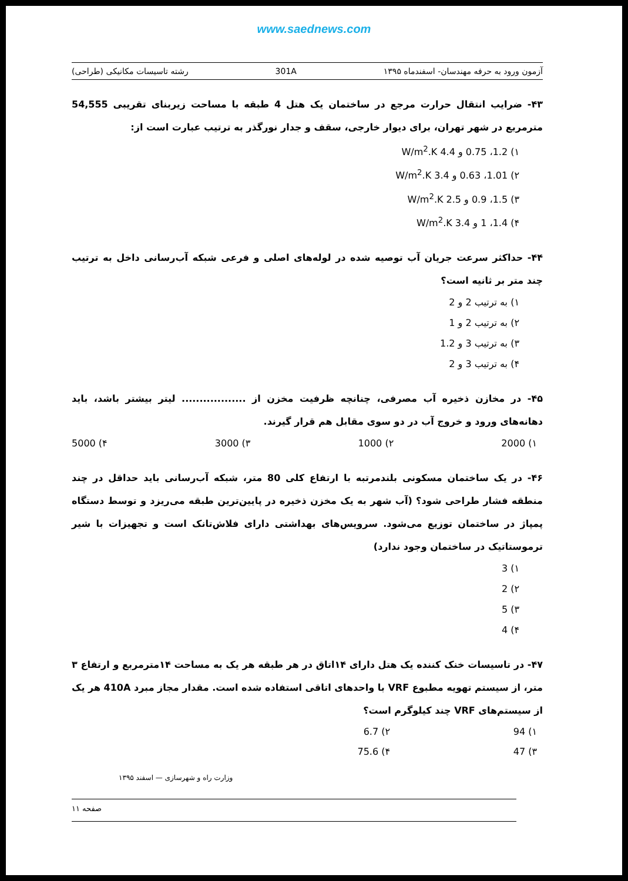www.saednews.com
آزمون ورود به حرفه مهندسان- اسفندماه ۱۳۹۵ 301A رشته تاسیسات مکانیکی (طراحی)
۴۳- ضرایب انتقال حرارت مرجع در ساختمان یک هتل 4 طبقه با مساحت زیربنای تقریبی 54,555 مترمربع در شهر تهران، برای دیوار خارجی، سقف و جدار نورگذر به ترتیب عبارت است از:
۱) 1.2، 0.75 و 4.4 W/m<sup>2</sup>.K
۲) 1.01، 0.63 و 3.4 W/m<sup>2</sup>.K
۳) 1.5، 0.9 و 2.5 W/m<sup>2</sup>.K
۴) 1.4، 1 و 3.4 W/m<sup>2</sup>.K
۴۴- حداکثر سرعت جریان آب توصیه شده در لوله‌های اصلی و فرعی شبکه آب‌رسانی داخل به ترتیب چند متر بر ثانیه است؟
۱) به ترتیب 2 و 2
۲) به ترتیب 2 و 1
۳) به ترتیب 3 و 1.2
۴) به ترتیب 3 و 2
۴۵- در مخازن ذخیره آب مصرفی، چنانچه ظرفیت مخزن از .................. لیتر بیشتر باشد، باید دهانه‌های ورود و خروج آب در دو سوی مقابل هم قرار گیرند.
۱) 2000 ۲) 1000 ۳) 3000 ۴) 5000
۴۶- در یک ساختمان مسکونی بلندمرتبه با ارتفاع کلی 80 متر، شبکه آب‌رسانی باید حداقل در چند منطقه فشار طراحی شود؟ (آب شهر به یک مخزن ذخیره در پایین‌ترین طبقه می‌ریزد و توسط دستگاه پمپاژ در ساختمان توزیع می‌شود. سرویس‌های بهداشتی دارای فلاش‌تانک است و تجهیزات با شیر ترموستاتیک در ساختمان وجود ندارد)
۱) 3
۲) 2
۳) 5
۴) 4
۴۷- در تاسیسات خنک کننده یک هتل دارای ۱۴اتاق در هر طبقه هر یک به مساحت ۱۴مترمربع و ارتفاع ۳ متر، از سیستم تهویه مطبوع VRF با واحدهای اتاقی استفاده شده است. مقدار مجاز مبرد 410A هر یک از سیستم‌های VRF چند کیلوگرم است؟
۱) 94 ۲) 6.7 ۳) 47 ۴) 75.6
وزارت راه و شهرسازی — اسفند ۱۳۹۵
صفحه ۱۱